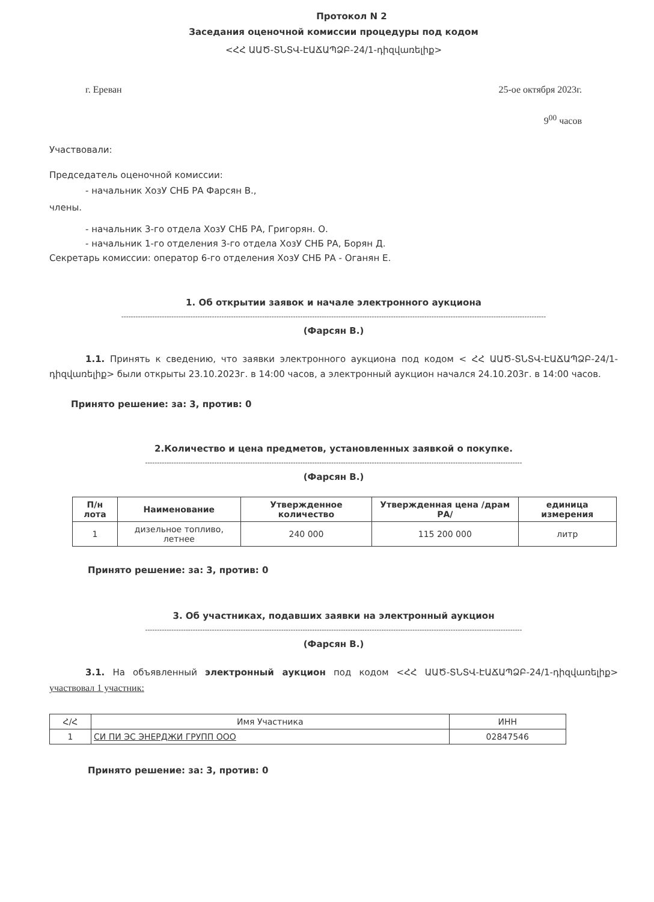Протокол N 2
Заседания оценочной комиссии процедуры под кодом
<ՀՀ ԱԱԾ-ՏՆՏՎ-ԷԱՃԱՊՁԲ-24/1-դիզվառելիք>
г. Ереван 25-ое октября 2023г.
9<sup>00</sup> часов
Участвовали:
Председатель оценочной комиссии:
- начальник ХозУ СНБ РА Фарсян В.,
члены.
- начальник 3-го отдела ХозУ СНБ РА, Григорян. О.
- начальник 1-го отделения 3-го отдела ХозУ СНБ РА, Борян Д.
Секретарь комиссии: оператор 6-го отделения ХозУ СНБ РА - Оганян Е.
1. Об открытии заявок и начале электронного аукциона
----------------------------------------------------------------------------------------------------------------------------------------------------------------------------------
(Фарсян В.)
1.1. Принять к сведению, что заявки электронного аукциона под кодом < ՀՀ ԱԱԾ-ՏՆՏՎ-ԷԱՃԱՊՁԲ-24/1-դիզվառելիք> были открыты 23.10.2023г. в 14:00 часов, а электронный аукцион начался 24.10.203г. в 14:00 часов.
Принято решение: за: 3, против: 0
2.Количество и цена предметов, установленных заявкой о покупке.
--------------------------------------------------------------------------------------------------------------------------------------------------------------
(Фарсян В.)
| П/н лота | Наименование | Утвержденное количество | Утвержденная цена /драм РА/ | единица измерения |
| --- | --- | --- | --- | --- |
| 1 | дизельное топливо, летнее | 240 000 | 115 200 000 | литр |
Принято решение: за: 3, против: 0
3. Об участниках, подавших заявки на электронный аукцион
--------------------------------------------------------------------------------------------------------------------------------------------------------------
(Фарсян В.)
3.1. На объявленный электронный аукцион под кодом <ՀՀ ԱԱԾ-ՏՆՏՎ-ԷԱՃԱՊՁԲ-24/1-դիզվառելիք> участвовал 1 участник:
| Հ/Հ | Имя Участника | ИНН |
| 1 | СИ ПИ ЭС ЭНЕРДЖИ ГРУПП ООО | 02847546 |
Принято решение: за: 3, против: 0